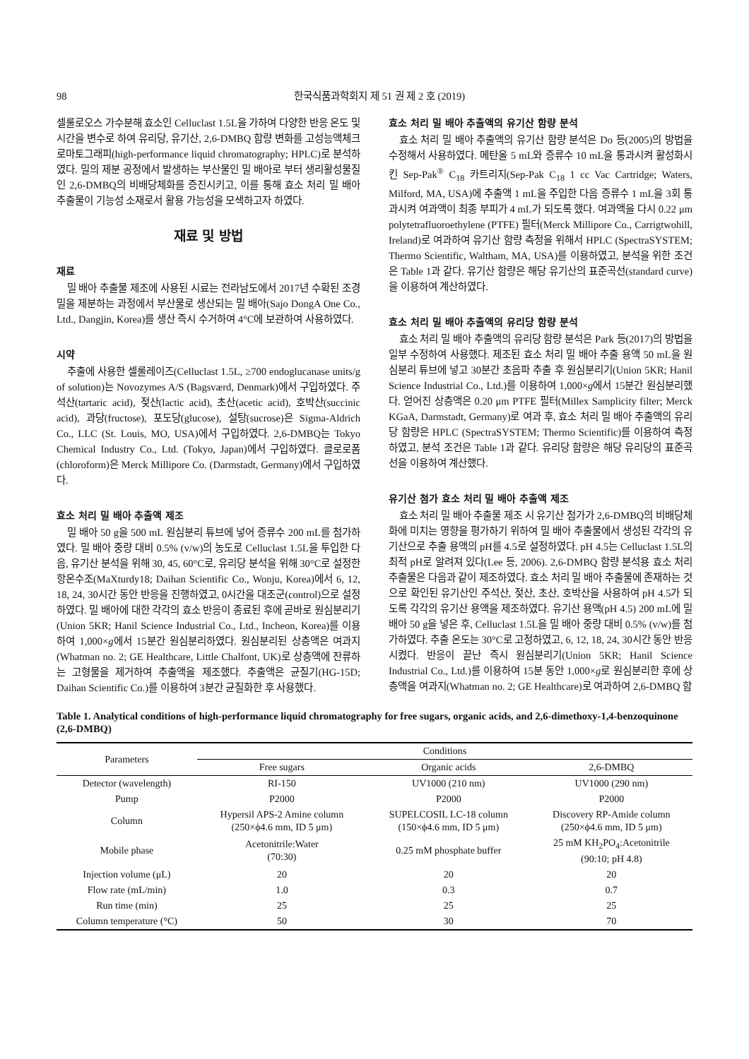98 한국식품과학회지 제 51 권 제 2 호 (2019)
셀룰로오스 가수분해 효소인 Celluclast 1.5L을 가하여 다양한 반응 온도 및 시간을 변수로 하여 유리당, 유기산, 2,6-DMBQ 함량 변화를 고성능액체크로마토그래피(high-performance liquid chromatography; HPLC)로 분석하였다. 밀의 제분 공정에서 발생하는 부산물인 밀 배아로 부터 생리활성물질인 2,6-DMBQ의 비배당체화를 증진시키고, 이를 통해 효소 처리 밀 배아 추출물이 기능성 소재로서 활용 가능성을 모색하고자 하였다.
재료 및 방법
재료
밀 배아 추출물 제조에 사용된 시료는 전라남도에서 2017년 수확된 조경밀을 제분하는 과정에서 부산물로 생산되는 밀 배아(Sajo DongA One Co., Ltd., Dangjin, Korea)를 생산 즉시 수거하여 4°C에 보관하여 사용하였다.
시약
추출에 사용한 셀룰레이즈(Celluclast 1.5L, ≥700 endoglucanase units/g of solution)는 Novozymes A/S (Bagsværd, Denmark)에서 구입하였다. 주석산(tartaric acid), 젖산(lactic acid), 초산(acetic acid), 호박산(succinic acid), 과당(fructose), 포도당(glucose), 설탕(sucrose)은 Sigma-Aldrich Co., LLC (St. Louis, MO, USA)에서 구입하였다. 2,6-DMBQ는 Tokyo Chemical Industry Co., Ltd. (Tokyo, Japan)에서 구입하였다. 클로로폼(chloroform)은 Merck Millipore Co. (Darmstadt, Germany)에서 구입하였다.
효소 처리 밀 배아 추출액 제조
밀 배아 50 g을 500 mL 원심분리 튜브에 넣어 증류수 200 mL를 첨가하였다. 밀 배아 중량 대비 0.5% (v/w)의 농도로 Celluclast 1.5L을 투입한 다음, 유기산 분석을 위해 30, 45, 60°C로, 유리당 분석을 위해 30°C로 설정한 항온수조(MaXturdy18; Daihan Scientific Co., Wonju, Korea)에서 6, 12, 18, 24, 30시간 동안 반응을 진행하였고, 0시간을 대조군(control)으로 설정하였다. 밀 배아에 대한 각각의 효소 반응이 종료된 후에 곧바로 원심분리기(Union 5KR; Hanil Science Industrial Co., Ltd., Incheon, Korea)를 이용하여 1,000×g에서 15분간 원심분리하였다. 원심분리된 상층액은 여과지(Whatman no. 2; GE Healthcare, Little Chalfont, UK)로 상층액에 잔류하는 고형물을 제거하여 추출액을 제조했다. 추출액은 균질기(HG-15D; Daihan Scientific Co.)를 이용하여 3분간 균질화한 후 사용했다.
효소 처리 밀 배아 추출액의 유기산 함량 분석
효소 처리 밀 배아 추출액의 유기산 함량 분석은 Do 등(2005)의 방법을 수정해서 사용하였다. 메탄올 5 mL와 증류수 10 mL을 통과시켜 활성화시킨 Sep-Pak<sup>®</sup> C<sub>18</sub> 카트리지(Sep-Pak C<sub>18</sub> 1 cc Vac Cartridge; Waters, Milford, MA, USA)에 추출액 1 mL을 주입한 다음 증류수 1 mL을 3회 통과시켜 여과액이 최종 부피가 4 mL가 되도록 했다. 여과액을 다시 0.22 μm polytetrafluoroethylene (PTFE) 필터(Merck Millipore Co., Carrigtwohill, Ireland)로 여과하여 유기산 함량 측정을 위해서 HPLC (SpectraSYSTEM; Thermo Scientific, Waltham, MA, USA)를 이용하였고, 분석을 위한 조건은 Table 1과 같다. 유기산 함량은 해당 유기산의 표준곡선(standard curve)을 이용하여 계산하였다.
효소 처리 밀 배아 추출액의 유리당 함량 분석
효소 처리 밀 배아 추출액의 유리당 함량 분석은 Park 등(2017)의 방법을 일부 수정하여 사용했다. 제조된 효소 처리 밀 배아 추출 용액 50 mL을 원심분리 튜브에 넣고 30분간 초음파 추출 후 원심분리기(Union 5KR; Hanil Science Industrial Co., Ltd.)를 이용하여 1,000×g에서 15분간 원심분리했다. 얻어진 상층액은 0.20 μm PTFE 필터(Millex Samplicity filter; Merck KGaA, Darmstadt, Germany)로 여과 후, 효소 처리 밀 배아 추출액의 유리당 함량은 HPLC (SpectraSYSTEM; Thermo Scientific)를 이용하여 측정하였고, 분석 조건은 Table 1과 같다. 유리당 함량은 해당 유리당의 표준곡선을 이용하여 계산했다.
유기산 첨가 효소 처리 밀 배아 추출액 제조
효소 처리 밀 배아 추출물 제조 시 유기산 첨가가 2,6-DMBQ의 비배당체화에 미치는 영향을 평가하기 위하여 밀 배아 추출물에서 생성된 각각의 유기산으로 추출 용액의 pH를 4.5로 설정하였다. pH 4.5는 Celluclast 1.5L의 최적 pH로 알려져 있다(Lee 등, 2006). 2,6-DMBQ 함량 분석용 효소 처리 추출물은 다음과 같이 제조하였다. 효소 처리 밀 배아 추출물에 존재하는 것으로 확인된 유기산인 주석산, 젖산, 초산, 호박산을 사용하여 pH 4.5가 되도록 각각의 유기산 용액을 제조하였다. 유기산 용액(pH 4.5) 200 mL에 밀 배아 50 g을 넣은 후, Celluclast 1.5L을 밀 배아 중량 대비 0.5% (v/w)를 첨가하였다. 추출 온도는 30°C로 고정하였고, 6, 12, 18, 24, 30시간 동안 반응시켰다. 반응이 끝난 즉시 원심분리기(Union 5KR; Hanil Science Industrial Co., Ltd.)를 이용하여 15분 동안 1,000×g로 원심분리한 후에 상층액을 여과지(Whatman no. 2; GE Healthcare)로 여과하여 2,6-DMBQ 함
Table 1. Analytical conditions of high-performance liquid chromatography for free sugars, organic acids, and 2,6-dimethoxy-1,4-benzoquinone (2,6-DMBQ)
| Parameters | Conditions | | |
| --- | --- | --- | --- |
| | Free sugars | Organic acids | 2,6-DMBQ |
| Detector (wavelength) | RI-150 | UV1000 (210 nm) | UV1000 (290 nm) |
| Pump | P2000 | P2000 | P2000 |
| Column | Hypersil APS-2 Amine column (250×ϕ4.6 mm, ID 5 μm) | SUPELCOSIL LC-18 column (150×ϕ4.6 mm, ID 5 μm) | Discovery RP-Amide column (250×ϕ4.6 mm, ID 5 μm) |
| Mobile phase | Acetonitrile:Water (70:30) | 0.25 mM phosphate buffer | 25 mM KH<sub>2</sub>PO<sub>4</sub>:Acetonitrile (90:10; pH 4.8) |
| Injection volume (μL) | 20 | 20 | 20 |
| Flow rate (mL/min) | 1.0 | 0.3 | 0.7 |
| Run time (min) | 25 | 25 | 25 |
| Column temperature (°C) | 50 | 30 | 70 |